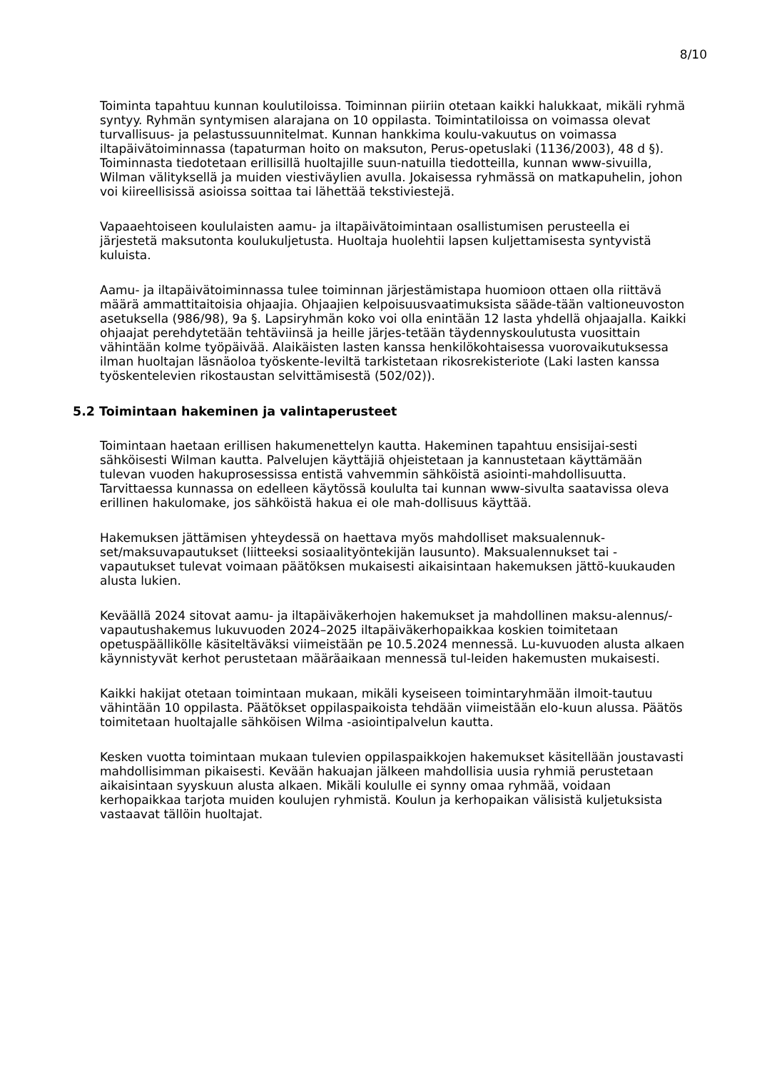8/10
Toiminta tapahtuu kunnan koulutiloissa. Toiminnan piiriin otetaan kaikki halukkaat, mikäli ryhmä syntyy. Ryhmän syntymisen alarajana on 10 oppilasta. Toimintatiloissa on voimassa olevat turvallisuus- ja pelastussuunnitelmat. Kunnan hankkima koulu-vakuutus on voimassa iltapäivätoiminnassa (tapaturman hoito on maksuton, Perus-opetuslaki (1136/2003), 48 d §). Toiminnasta tiedotetaan erillisillä huoltajille suun-natuilla tiedotteilla, kunnan www-sivuilla, Wilman välityksellä ja muiden viestiväylien avulla. Jokaisessa ryhmässä on matkapuhelin, johon voi kiireellisissä asioissa soittaa tai lähettää tekstiviestejä.
Vapaaehtoiseen koululaisten aamu- ja iltapäivätoimintaan osallistumisen perusteella ei järjestetä maksutonta koulukuljetusta. Huoltaja huolehtii lapsen kuljettamisesta syntyvistä kuluista.
Aamu- ja iltapäivätoiminnassa tulee toiminnan järjestämistapa huomioon ottaen olla riittävä määrä ammattitaitoisia ohjaajia. Ohjaajien kelpoisuusvaatimuksista sääde-tään valtioneuvoston asetuksella (986/98), 9a §. Lapsiryhmän koko voi olla enintään 12 lasta yhdellä ohjaajalla. Kaikki ohjaajat perehdytetään tehtäviinsä ja heille järjes-tetään täydennyskoulutusta vuosittain vähintään kolme työpäivää. Alaikäisten lasten kanssa henkilökohtaisessa vuorovaikutuksessa ilman huoltajan läsnäoloa työskente-leviltä tarkistetaan rikosrekisteriote (Laki lasten kanssa työskentelevien rikostaustan selvittämisestä (502/02)).
5.2 Toimintaan hakeminen ja valintaperusteet
Toimintaan haetaan erillisen hakumenettelyn kautta. Hakeminen tapahtuu ensisijai-sesti sähköisesti Wilman kautta. Palvelujen käyttäjiä ohjeistetaan ja kannustetaan käyttämään tulevan vuoden hakuprosessissa entistä vahvemmin sähköistä asiointi-mahdollisuutta. Tarvittaessa kunnassa on edelleen käytössä koululta tai kunnan www-sivulta saatavissa oleva erillinen hakulomake, jos sähköistä hakua ei ole mah-dollisuus käyttää.
Hakemuksen jättämisen yhteydessä on haettava myös mahdolliset maksualennuk-set/maksuvapautukset (liitteeksi sosiaalityöntekijän lausunto). Maksualennukset tai -vapautukset tulevat voimaan päätöksen mukaisesti aikaisintaan hakemuksen jättö-kuukauden alusta lukien.
Keväällä 2024 sitovat aamu- ja iltapäiväkerhojen hakemukset ja mahdollinen maksu-alennus/-vapautushakemus lukuvuoden 2024–2025 iltapäiväkerhopaikkaa koskien toimitetaan opetuspäällikölle käsiteltäväksi viimeistään pe 10.5.2024 mennessä. Lu-kuvuoden alusta alkaen käynnistyvät kerhot perustetaan määräaikaan mennessä tul-leiden hakemusten mukaisesti.
Kaikki hakijat otetaan toimintaan mukaan, mikäli kyseiseen toimintaryhmään ilmoit-tautuu vähintään 10 oppilasta. Päätökset oppilaspaikoista tehdään viimeistään elo-kuun alussa. Päätös toimitetaan huoltajalle sähköisen Wilma -asiointipalvelun kautta.
Kesken vuotta toimintaan mukaan tulevien oppilaspaikkojen hakemukset käsitellään joustavasti mahdollisimman pikaisesti. Kevään hakuajan jälkeen mahdollisia uusia ryhmiä perustetaan aikaisintaan syyskuun alusta alkaen. Mikäli koululle ei synny omaa ryhmää, voidaan kerhopaikkaa tarjota muiden koulujen ryhmistä. Koulun ja kerhopaikan välisistä kuljetuksista vastaavat tällöin huoltajat.